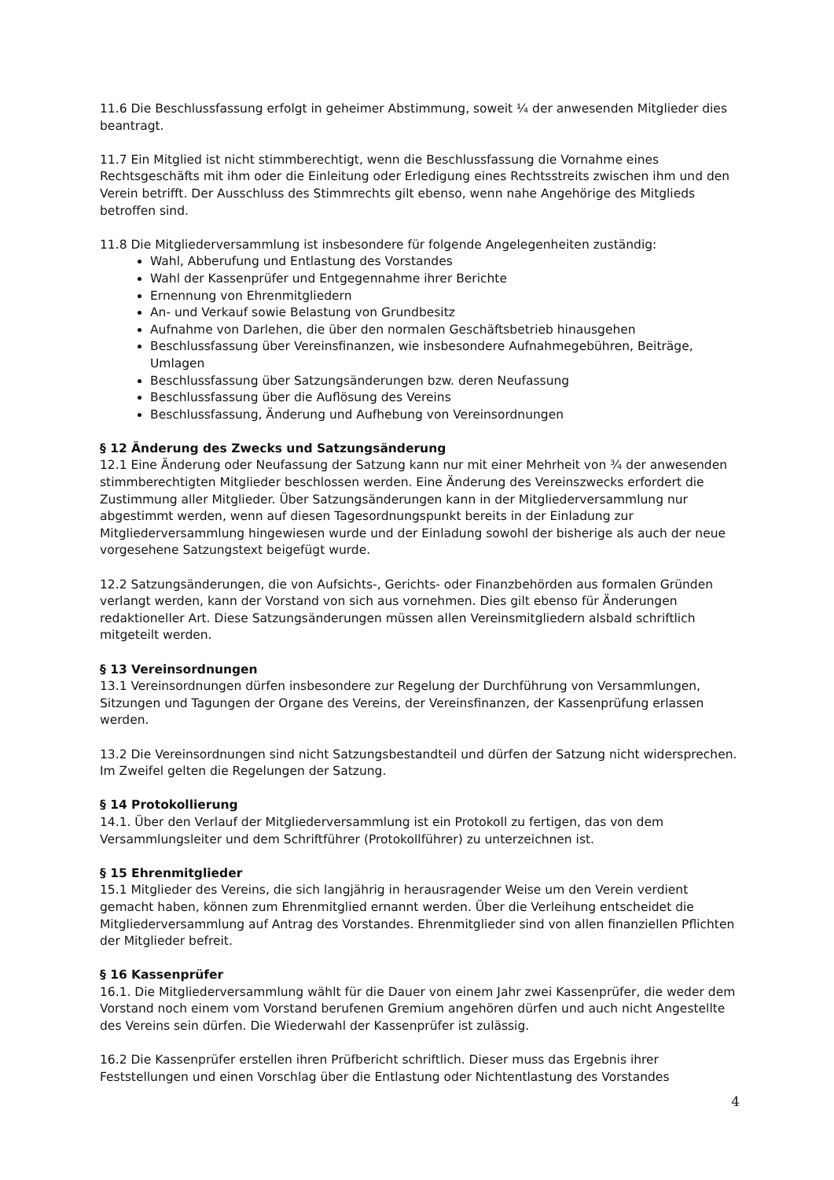11.6 Die Beschlussfassung erfolgt in geheimer Abstimmung, soweit ¼ der anwesenden Mitglieder dies beantragt.
11.7 Ein Mitglied ist nicht stimmberechtigt, wenn die Beschlussfassung die Vornahme eines Rechtsgeschäfts mit ihm oder die Einleitung oder Erledigung eines Rechtsstreits zwischen ihm und den Verein betrifft. Der Ausschluss des Stimmrechts gilt ebenso, wenn nahe Angehörige des Mitglieds betroffen sind.
11.8 Die Mitgliederversammlung ist insbesondere für folgende Angelegenheiten zuständig:
Wahl, Abberufung und Entlastung des Vorstandes
Wahl der Kassenprüfer und Entgegennahme ihrer Berichte
Ernennung von Ehrenmitgliedern
An- und Verkauf sowie Belastung von Grundbesitz
Aufnahme von Darlehen, die über den normalen Geschäftsbetrieb hinausgehen
Beschlussfassung über Vereinsfinanzen, wie insbesondere Aufnahmegebühren, Beiträge, Umlagen
Beschlussfassung über Satzungsänderungen bzw. deren Neufassung
Beschlussfassung über die Auflösung des Vereins
Beschlussfassung, Änderung und Aufhebung von Vereinsordnungen
§ 12 Änderung des Zwecks und Satzungsänderung
12.1 Eine Änderung oder Neufassung der Satzung kann nur mit einer Mehrheit von ¾ der anwesenden stimmberechtigten Mitglieder beschlossen werden. Eine Änderung des Vereinszwecks erfordert die Zustimmung aller Mitglieder. Über Satzungsänderungen kann in der Mitgliederversammlung nur abgestimmt werden, wenn auf diesen Tagesordnungspunkt bereits in der Einladung zur Mitgliederversammlung hingewiesen wurde und der Einladung sowohl der bisherige als auch der neue vorgesehene Satzungstext beigefügt wurde.
12.2 Satzungsänderungen, die von Aufsichts-, Gerichts- oder Finanzbehörden aus formalen Gründen verlangt werden, kann der Vorstand von sich aus vornehmen. Dies gilt ebenso für Änderungen redaktioneller Art. Diese Satzungsänderungen müssen allen Vereinsmitgliedern alsbald schriftlich mitgeteilt werden.
§ 13 Vereinsordnungen
13.1 Vereinsordnungen dürfen insbesondere zur Regelung der Durchführung von Versammlungen, Sitzungen und Tagungen der Organe des Vereins, der Vereinsfinanzen, der Kassenprüfung erlassen werden.
13.2 Die Vereinsordnungen sind nicht Satzungsbestandteil und dürfen der Satzung nicht widersprechen. Im Zweifel gelten die Regelungen der Satzung.
§ 14 Protokollierung
14.1. Über den Verlauf der Mitgliederversammlung ist ein Protokoll zu fertigen, das von dem Versammlungsleiter und dem Schriftführer (Protokollführer) zu unterzeichnen ist.
§ 15 Ehrenmitglieder
15.1 Mitglieder des Vereins, die sich langjährig in herausragender Weise um den Verein verdient gemacht haben, können zum Ehrenmitglied ernannt werden. Über die Verleihung entscheidet die Mitgliederversammlung auf Antrag des Vorstandes. Ehrenmitglieder sind von allen finanziellen Pflichten der Mitglieder befreit.
§ 16 Kassenprüfer
16.1. Die Mitgliederversammlung wählt für die Dauer von einem Jahr zwei Kassenprüfer, die weder dem Vorstand noch einem vom Vorstand berufenen Gremium angehören dürfen und auch nicht Angestellte des Vereins sein dürfen. Die Wiederwahl der Kassenprüfer ist zulässig.
16.2 Die Kassenprüfer erstellen ihren Prüfbericht schriftlich. Dieser muss das Ergebnis ihrer Feststellungen und einen Vorschlag über die Entlastung oder Nichtentlastung des Vorstandes
4